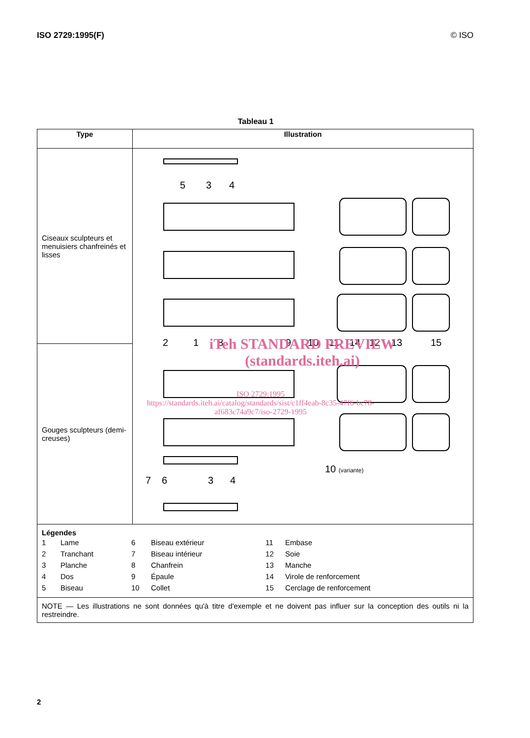ISO 2729:1995(F) © ISO
Tableau 1
| Type | Illustration |
| --- | --- |
| Ciseaux sculpteurs et menuisiers chanfreinés et lisses | 5 3 4 2 1 8 9 10 11 14 12 13 15 10 (variante) 7 6 3 4 iTeh STANDARD PREVIEW (standards.iteh.ai) ISO 2729:1995 https://standards.iteh.ai/catalog/standards/sist/c1ff4eab-8c35-47f6-bc78-af683c74a9c7/iso-2729-1995 |
| Gouges sculpteurs (demi-creuses) | |
| Légendes / 1 / Lame / 6 / Biseau extérieur / 11 / Embase / / 2 / Tranchant / 7 / Biseau intérieur / 12 / Soie / / 3 / Planche / 8 / Chanfrein / 13 / Manche / / 4 / Dos / 9 / Épaule / 14 / Virole de renforcement / / 5 / Biseau / 10 / Collet / 15 / Cerclage de renforcement / | |
| NOTE — Les illustrations ne sont données qu'à titre d'exemple et ne doivent pas influer sur la conception des outils ni la restreindre. | |
2